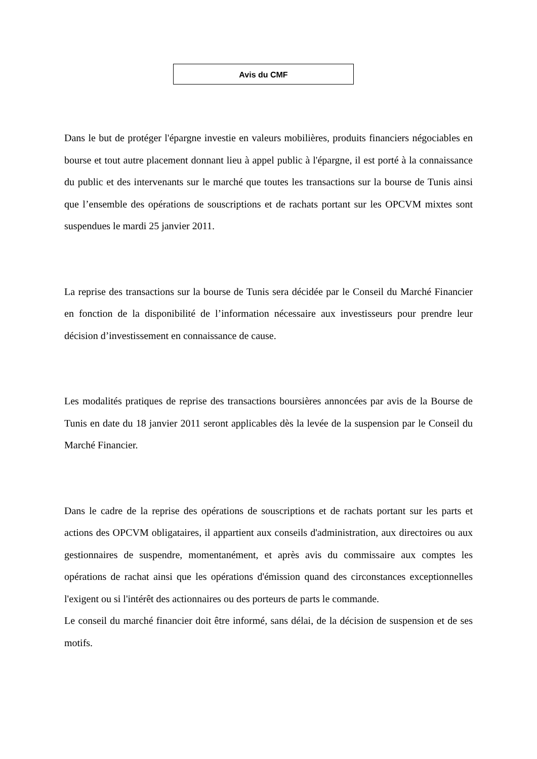Avis du CMF
Dans le but de protéger l'épargne investie en valeurs mobilières, produits financiers négociables en bourse et tout autre placement donnant lieu à appel public à l'épargne, il est porté à la connaissance du public et des intervenants sur le marché que toutes les transactions sur la bourse de Tunis ainsi que l’ensemble des opérations de souscriptions et de rachats portant sur les OPCVM mixtes sont suspendues le mardi 25 janvier 2011.
La reprise des transactions sur la bourse de Tunis sera décidée par le Conseil du Marché Financier en fonction de la disponibilité de l’information nécessaire aux investisseurs pour prendre leur décision d’investissement en connaissance de cause.
Les modalités pratiques de reprise des transactions boursières annoncées par avis de la Bourse de Tunis en date du 18 janvier 2011 seront applicables dès la levée de la suspension par le Conseil du Marché Financier.
Dans le cadre de la reprise des opérations de souscriptions et de rachats portant sur les parts et actions des OPCVM obligataires, il appartient aux conseils d'administration, aux directoires ou aux gestionnaires de suspendre, momentanément, et après avis du commissaire aux comptes les opérations de rachat ainsi que les opérations d'émission quand des circonstances exceptionnelles l'exigent ou si l'intérêt des actionnaires ou des porteurs de parts le commande.
Le conseil du marché financier doit être informé, sans délai, de la décision de suspension et de ses motifs.